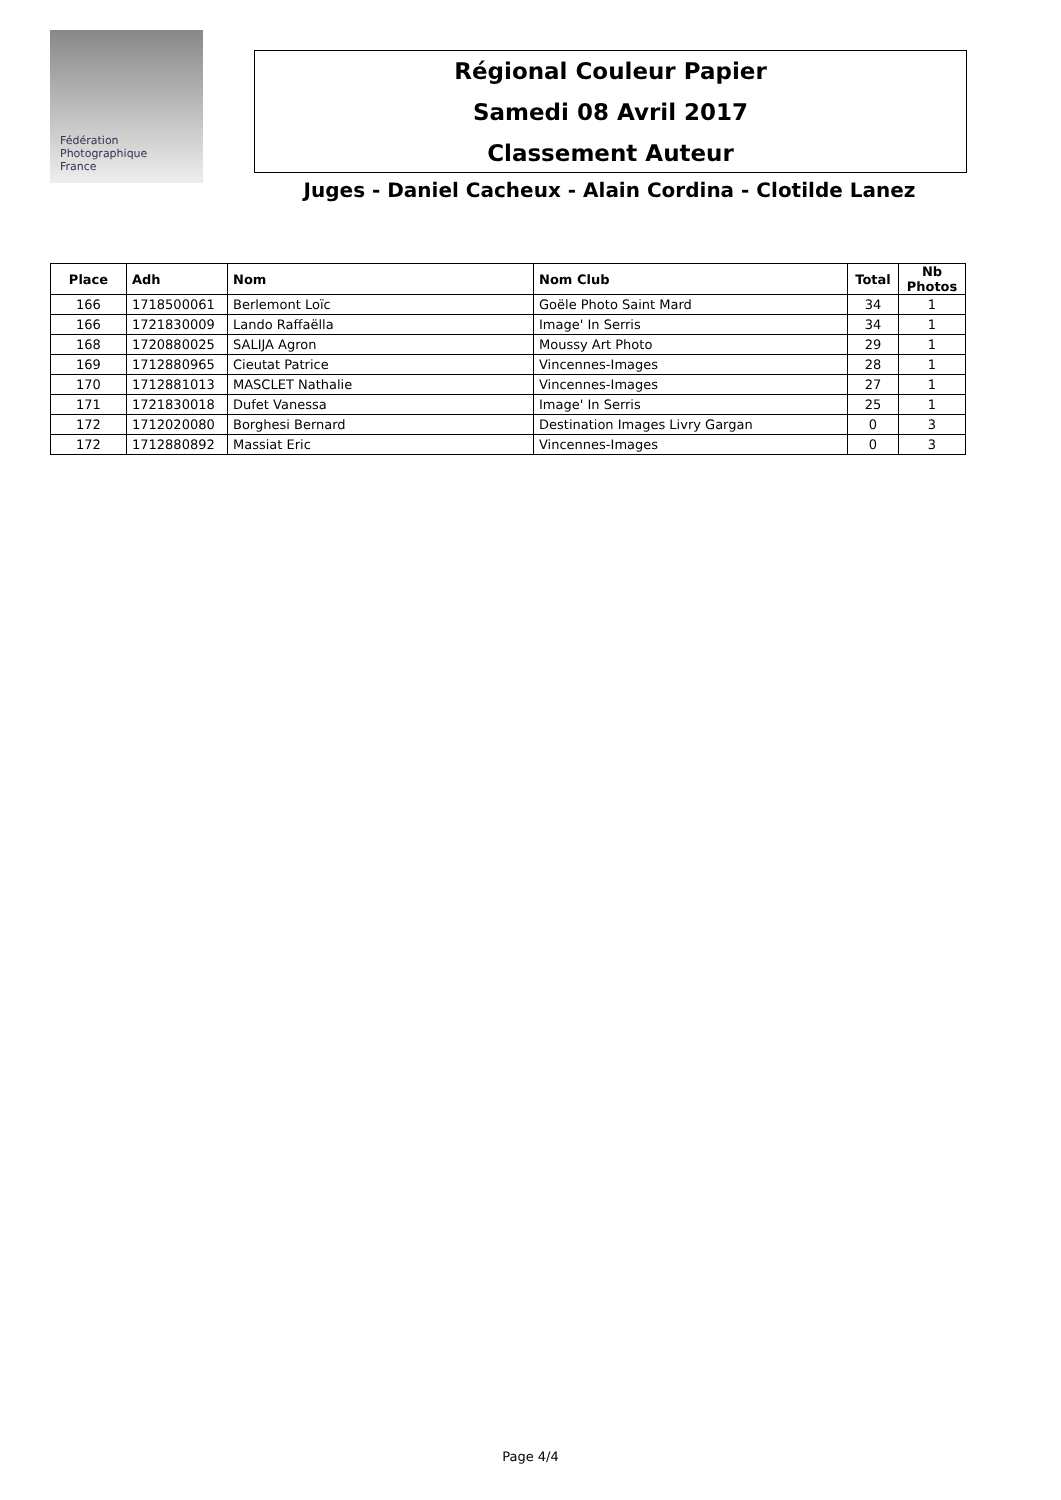Fédération
Photographique
France
Régional Couleur Papier
Samedi 08 Avril 2017
Classement Auteur
Juges - Daniel Cacheux - Alain Cordina - Clotilde Lanez
| Place | Adh | Nom | Nom Club | Total | Nb Photos |
| --- | --- | --- | --- | --- | --- |
| 166 | 1718500061 | Berlemont Loïc | Goële Photo Saint Mard | 34 | 1 |
| 166 | 1721830009 | Lando Raffaëlla | Image' In Serris | 34 | 1 |
| 168 | 1720880025 | SALIJA Agron | Moussy Art Photo | 29 | 1 |
| 169 | 1712880965 | Cieutat Patrice | Vincennes-Images | 28 | 1 |
| 170 | 1712881013 | MASCLET Nathalie | Vincennes-Images | 27 | 1 |
| 171 | 1721830018 | Dufet Vanessa | Image' In Serris | 25 | 1 |
| 172 | 1712020080 | Borghesi Bernard | Destination Images Livry Gargan | 0 | 3 |
| 172 | 1712880892 | Massiat Eric | Vincennes-Images | 0 | 3 |
Page 4/4